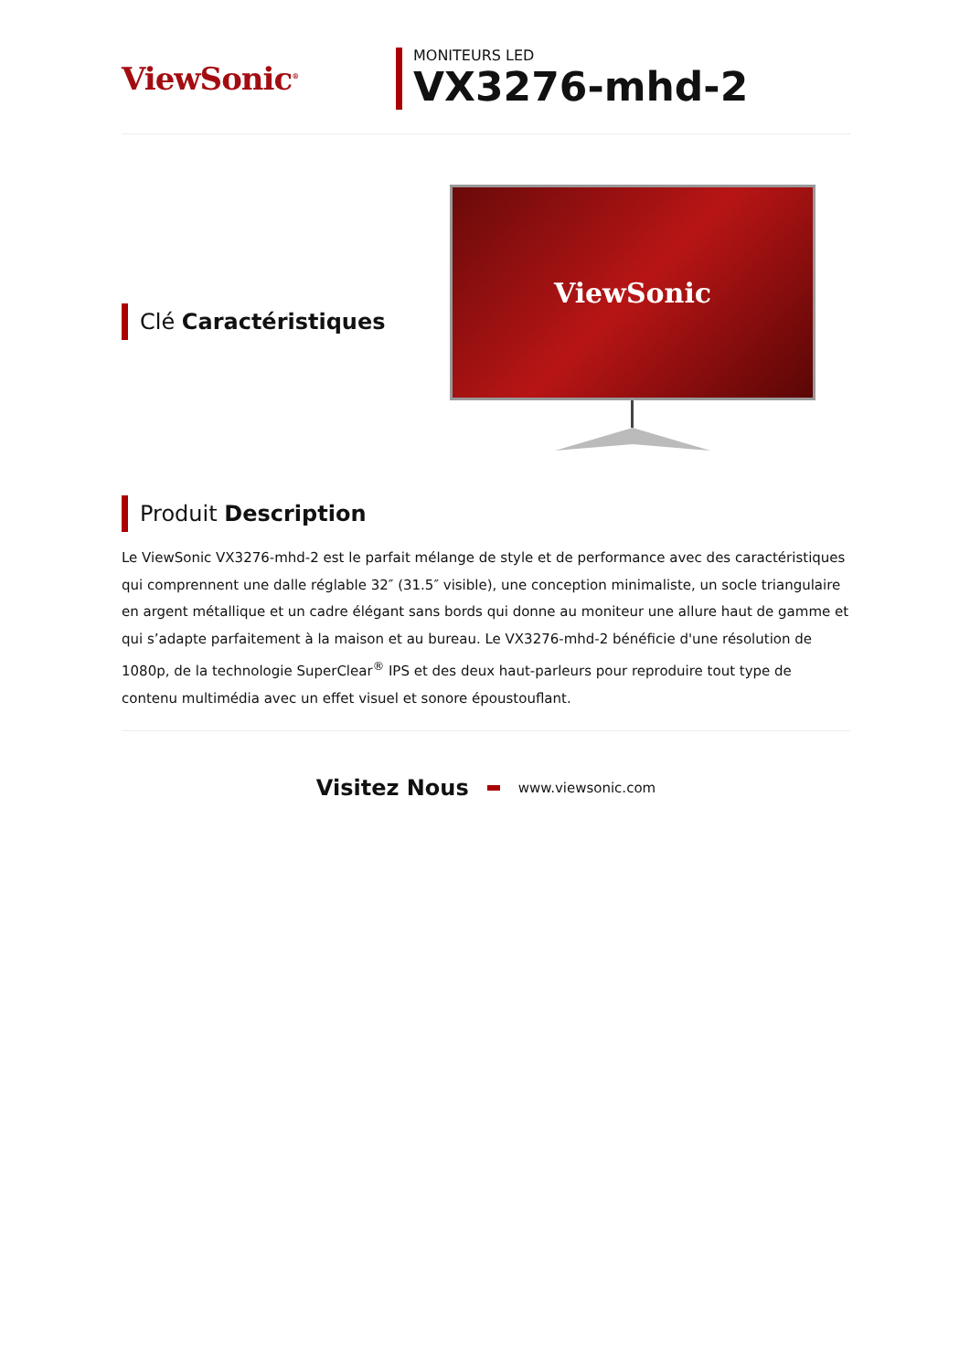ViewSonic<sup>®</sup>
MONITEURS LED
VX3276-mhd-2
Clé Caractéristiques
ViewSonic
Produit Description
Le ViewSonic VX3276-mhd-2 est le parfait mélange de style et de performance avec des caractéristiques qui comprennent une dalle réglable 32″ (31.5″ visible), une conception minimaliste, un socle triangulaire en argent métallique et un cadre élégant sans bords qui donne au moniteur une allure haut de gamme et qui s’adapte parfaitement à la maison et au bureau. Le VX3276-mhd-2 bénéficie d'une résolution de 1080p, de la technologie SuperClear<sup>®</sup> IPS et des deux haut-parleurs pour reproduire tout type de contenu multimédia avec un effet visuel et sonore époustouflant.
Visitez Nous www.viewsonic.com